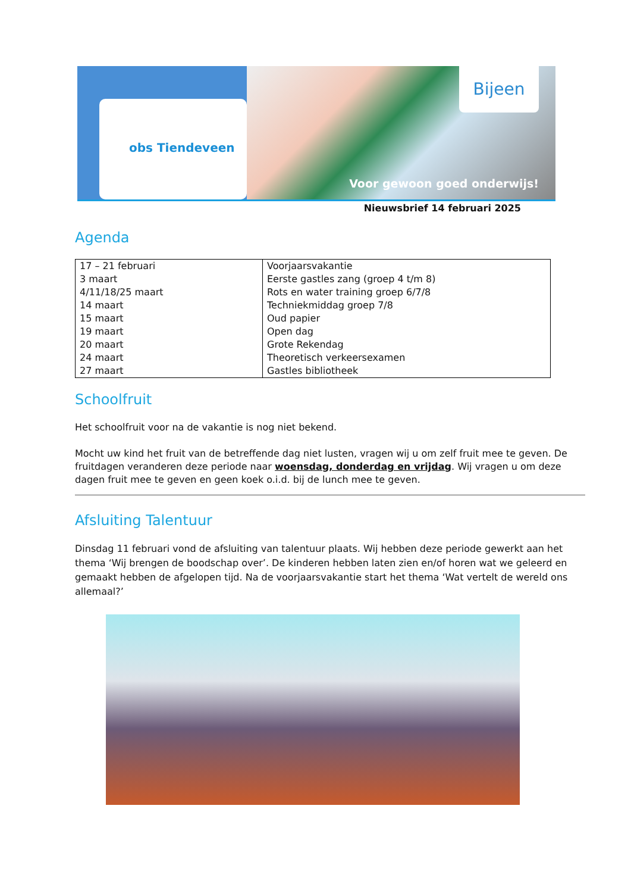obs Tiendeveen
Bijeen
Voor gewoon goed onderwijs!
Nieuwsbrief 14 februari 2025
Agenda
| 17 – 21 februari 3 maart 4/11/18/25 maart 14 maart 15 maart 19 maart 20 maart 24 maart 27 maart | Voorjaarsvakantie Eerste gastles zang (groep 4 t/m 8) Rots en water training groep 6/7/8 Techniekmiddag groep 7/8 Oud papier Open dag Grote Rekendag Theoretisch verkeersexamen Gastles bibliotheek |
Schoolfruit
Het schoolfruit voor na de vakantie is nog niet bekend.
Mocht uw kind het fruit van de betreffende dag niet lusten, vragen wij u om zelf fruit mee te geven. De fruitdagen veranderen deze periode naar woensdag, donderdag en vrijdag. Wij vragen u om deze dagen fruit mee te geven en geen koek o.i.d. bij de lunch mee te geven.
Afsluiting Talentuur
Dinsdag 11 februari vond de afsluiting van talentuur plaats. Wij hebben deze periode gewerkt aan het thema ‘Wij brengen de boodschap over’. De kinderen hebben laten zien en/of horen wat we geleerd en gemaakt hebben de afgelopen tijd. Na de voorjaarsvakantie start het thema ‘Wat vertelt de wereld ons allemaal?’